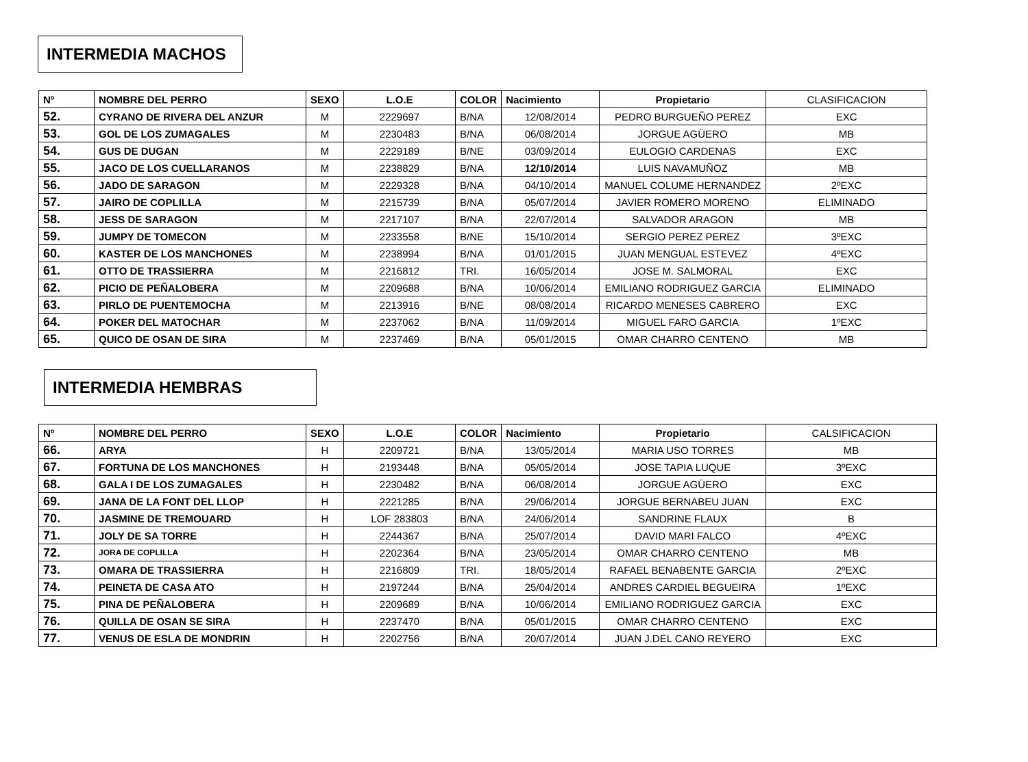INTERMEDIA MACHOS
| Nº | NOMBRE DEL PERRO | SEXO | L.O.E | COLOR | Nacimiento | Propietario | CLASIFICACION |
| --- | --- | --- | --- | --- | --- | --- | --- |
| 52. | CYRANO DE RIVERA DEL ANZUR | M | 2229697 | B/NA | 12/08/2014 | PEDRO BURGUEÑO PEREZ | EXC |
| 53. | GOL DE LOS ZUMAGALES | M | 2230483 | B/NA | 06/08/2014 | JORGUE AGÜERO | MB |
| 54. | GUS DE DUGAN | M | 2229189 | B/NE | 03/09/2014 | EULOGIO CARDENAS | EXC |
| 55. | JACO DE LOS CUELLARANOS | M | 2238829 | B/NA | 12/10/2014 | LUIS NAVAMUÑOZ | MB |
| 56. | JADO DE SARAGON | M | 2229328 | B/NA | 04/10/2014 | MANUEL COLUME HERNANDEZ | 2ºEXC |
| 57. | JAIRO DE COPLILLA | M | 2215739 | B/NA | 05/07/2014 | JAVIER ROMERO MORENO | ELIMINADO |
| 58. | JESS DE SARAGON | M | 2217107 | B/NA | 22/07/2014 | SALVADOR ARAGON | MB |
| 59. | JUMPY DE TOMECON | M | 2233558 | B/NE | 15/10/2014 | SERGIO PEREZ PEREZ | 3ºEXC |
| 60. | KASTER DE LOS MANCHONES | M | 2238994 | B/NA | 01/01/2015 | JUAN MENGUAL ESTEVEZ | 4ºEXC |
| 61. | OTTO DE TRASSIERRA | M | 2216812 | TRI. | 16/05/2014 | JOSE M. SALMORAL | EXC |
| 62. | PICIO DE PEÑALOBERA | M | 2209688 | B/NA | 10/06/2014 | EMILIANO RODRIGUEZ GARCIA | ELIMINADO |
| 63. | PIRLO DE PUENTEMOCHA | M | 2213916 | B/NE | 08/08/2014 | RICARDO MENESES CABRERO | EXC |
| 64. | POKER DEL MATOCHAR | M | 2237062 | B/NA | 11/09/2014 | MIGUEL FARO GARCIA | 1ºEXC |
| 65. | QUICO DE OSAN DE SIRA | M | 2237469 | B/NA | 05/01/2015 | OMAR CHARRO CENTENO | MB |
INTERMEDIA HEMBRAS
| Nº | NOMBRE DEL PERRO | SEXO | L.O.E | COLOR | Nacimiento | Propietario | CALSIFICACION |
| --- | --- | --- | --- | --- | --- | --- | --- |
| 66. | ARYA | H | 2209721 | B/NA | 13/05/2014 | MARIA USO TORRES | MB |
| 67. | FORTUNA DE LOS MANCHONES | H | 2193448 | B/NA | 05/05/2014 | JOSE TAPIA LUQUE | 3ºEXC |
| 68. | GALA I DE LOS ZUMAGALES | H | 2230482 | B/NA | 06/08/2014 | JORGUE AGÜERO | EXC |
| 69. | JANA DE LA FONT DEL LLOP | H | 2221285 | B/NA | 29/06/2014 | JORGUE BERNABEU JUAN | EXC |
| 70. | JASMINE DE TREMOUARD | H | LOF 283803 | B/NA | 24/06/2014 | SANDRINE FLAUX | B |
| 71. | JOLY DE SA TORRE | H | 2244367 | B/NA | 25/07/2014 | DAVID MARI FALCO | 4ºEXC |
| 72. | JORA DE COPLILLA | H | 2202364 | B/NA | 23/05/2014 | OMAR CHARRO CENTENO | MB |
| 73. | OMARA DE TRASSIERRA | H | 2216809 | TRI. | 18/05/2014 | RAFAEL BENABENTE GARCIA | 2ºEXC |
| 74. | PEINETA DE CASA ATO | H | 2197244 | B/NA | 25/04/2014 | ANDRES CARDIEL BEGUEIRA | 1ºEXC |
| 75. | PINA DE PEÑALOBERA | H | 2209689 | B/NA | 10/06/2014 | EMILIANO RODRIGUEZ GARCIA | EXC |
| 76. | QUILLA DE OSAN SE SIRA | H | 2237470 | B/NA | 05/01/2015 | OMAR CHARRO CENTENO | EXC |
| 77. | VENUS DE ESLA DE MONDRIN | H | 2202756 | B/NA | 20/07/2014 | JUAN J.DEL CANO REYERO | EXC |